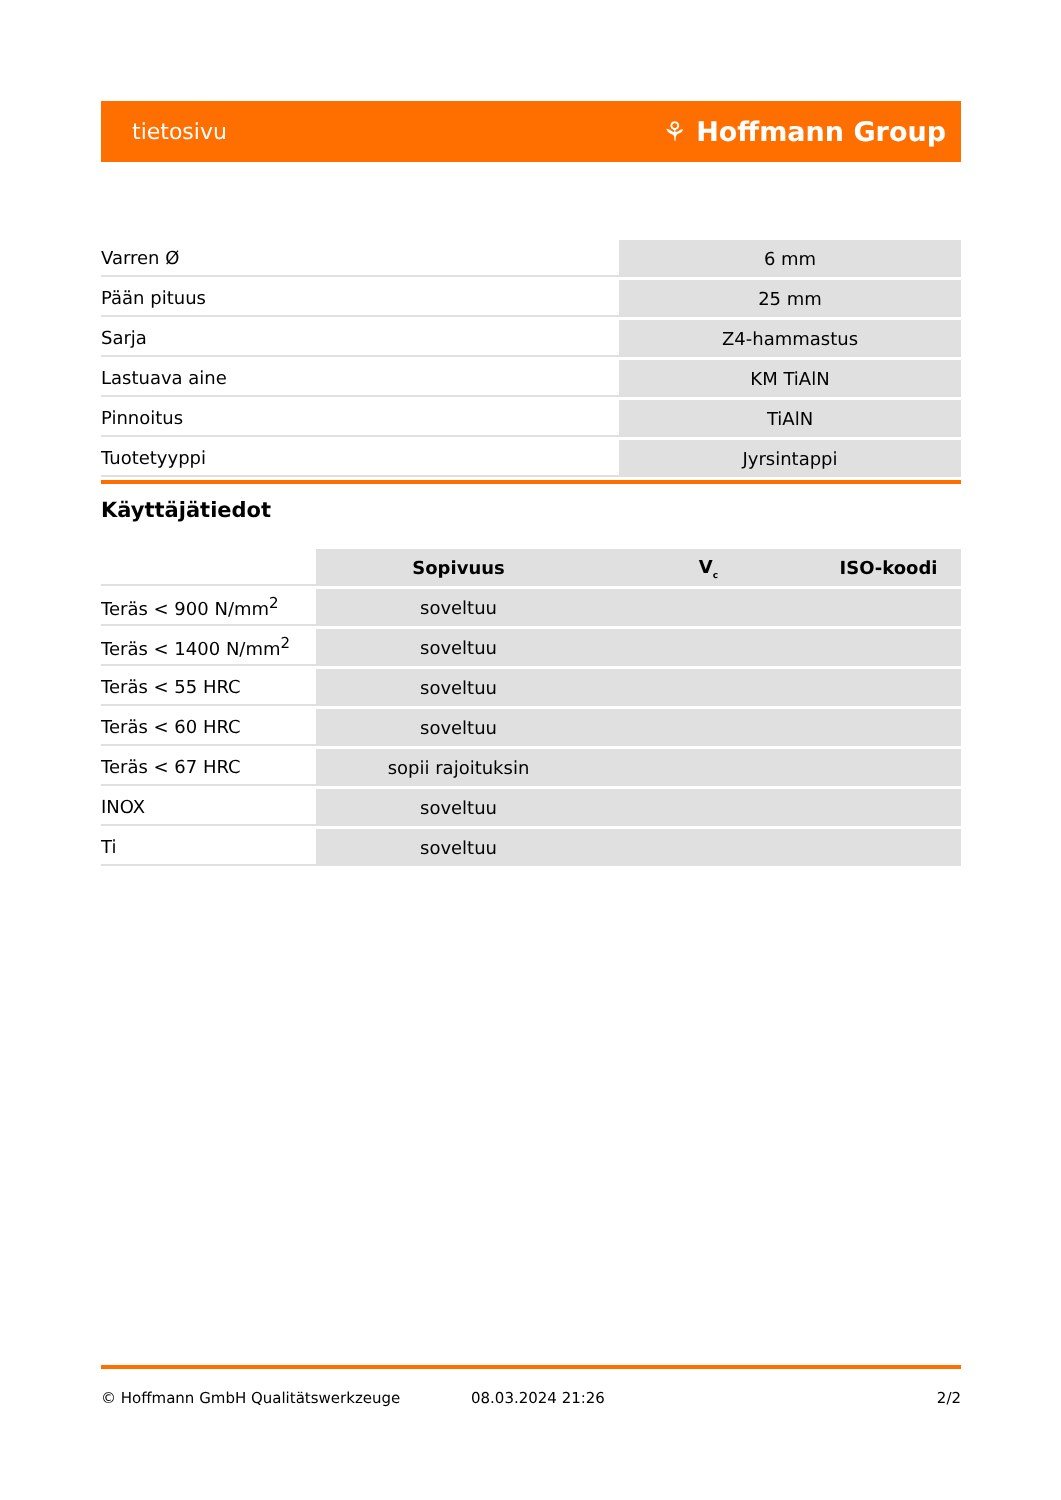tietosivu ⚘ Hoffmann Group
| Varren Ø | 6 mm |
| Pään pituus | 25 mm |
| Sarja | Z4-hammastus |
| Lastuava aine | KM TiAlN |
| Pinnoitus | TiAlN |
| Tuotetyyppi | Jyrsintappi |
Käyttäjätiedot
| | Sopivuus | V<sub>c</sub> | ISO-koodi |
| --- | --- | --- | --- |
| Teräs < 900 N/mm<sup>2</sup> | soveltuu | | |
| Teräs < 1400 N/mm<sup>2</sup> | soveltuu | | |
| Teräs < 55 HRC | soveltuu | | |
| Teräs < 60 HRC | soveltuu | | |
| Teräs < 67 HRC | sopii rajoituksin | | |
| INOX | soveltuu | | |
| Ti | soveltuu | | |
© Hoffmann GmbH Qualitätswerkzeuge 08.03.2024 21:26 2/2